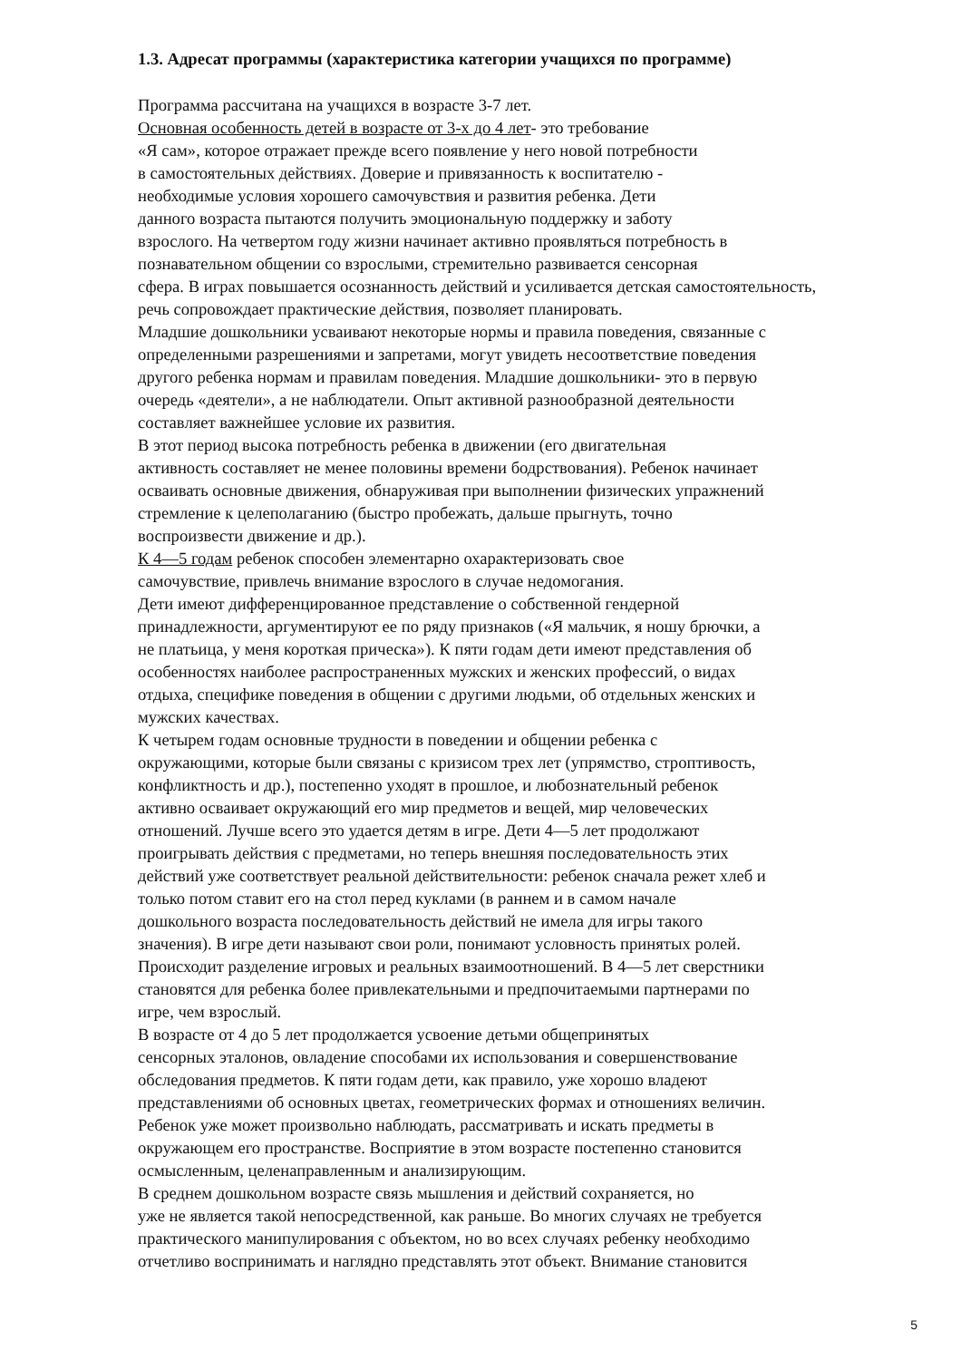1.3. Адресат программы (характеристика категории учащихся по программе)
Программа рассчитана на учащихся в возрасте 3-7 лет.
Основная особенность детей в возрасте от 3-х до 4 лет- это требование
«Я сам», которое отражает прежде всего появление у него новой потребности
в самостоятельных действиях. Доверие и привязанность к воспитателю -
необходимые условия хорошего самочувствия и развития ребенка. Дети
данного возраста пытаются получить эмоциональную поддержку и заботу
взрослого. На четвертом году жизни начинает активно проявляться потребность в
познавательном общении со взрослыми, стремительно развивается сенсорная
сфера. В играх повышается осознанность действий и усиливается детская самостоятельность,
речь сопровождает практические действия, позволяет планировать.
Младшие дошкольники усваивают некоторые нормы и правила поведения, связанные с
определенными разрешениями и запретами, могут увидеть несоответствие поведения
другого ребенка нормам и правилам поведения. Младшие дошкольники- это в первую
очередь «деятели», а не наблюдатели. Опыт активной разнообразной деятельности
составляет важнейшее условие их развития.
В этот период высока потребность ребенка в движении (его двигательная
активность составляет не менее половины времени бодрствования). Ребенок начинает
осваивать основные движения, обнаруживая при выполнении физических упражнений
стремление к целеполаганию (быстро пробежать, дальше прыгнуть, точно
воспроизвести движение и др.).
К 4—5 годам ребенок способен элементарно охарактеризовать свое
самочувствие, привлечь внимание взрослого в случае недомогания.
Дети имеют дифференцированное представление о собственной гендерной
принадлежности, аргументируют ее по ряду признаков («Я мальчик, я ношу брючки, а
не платьица, у меня короткая прическа»). К пяти годам дети имеют представления об
особенностях наиболее распространенных мужских и женских профессий, о видах
отдыха, специфике поведения в общении с другими людьми, об отдельных женских и
мужских качествах.
К четырем годам основные трудности в поведении и общении ребенка с
окружающими, которые были связаны с кризисом трех лет (упрямство, строптивость,
конфликтность и др.), постепенно уходят в прошлое, и любознательный ребенок
активно осваивает окружающий его мир предметов и вещей, мир человеческих
отношений. Лучше всего это удается детям в игре. Дети 4—5 лет продолжают
проигрывать действия с предметами, но теперь внешняя последовательность этих
действий уже соответствует реальной действительности: ребенок сначала режет хлеб и
только потом ставит его на стол перед куклами (в раннем и в самом начале
дошкольного возраста последовательность действий не имела для игры такого
значения). В игре дети называют свои роли, понимают условность принятых ролей.
Происходит разделение игровых и реальных взаимоотношений. В 4—5 лет сверстники
становятся для ребенка более привлекательными и предпочитаемыми партнерами по
игре, чем взрослый.
В возрасте от 4 до 5 лет продолжается усвоение детьми общепринятых
сенсорных эталонов, овладение способами их использования и совершенствование
обследования предметов. К пяти годам дети, как правило, уже хорошо владеют
представлениями об основных цветах, геометрических формах и отношениях величин.
Ребенок уже может произвольно наблюдать, рассматривать и искать предметы в
окружающем его пространстве. Восприятие в этом возрасте постепенно становится
осмысленным, целенаправленным и анализирующим.
В среднем дошкольном возрасте связь мышления и действий сохраняется, но
уже не является такой непосредственной, как раньше. Во многих случаях не требуется
практического манипулирования с объектом, но во всех случаях ребенку необходимо
отчетливо воспринимать и наглядно представлять этот объект. Внимание становится
5